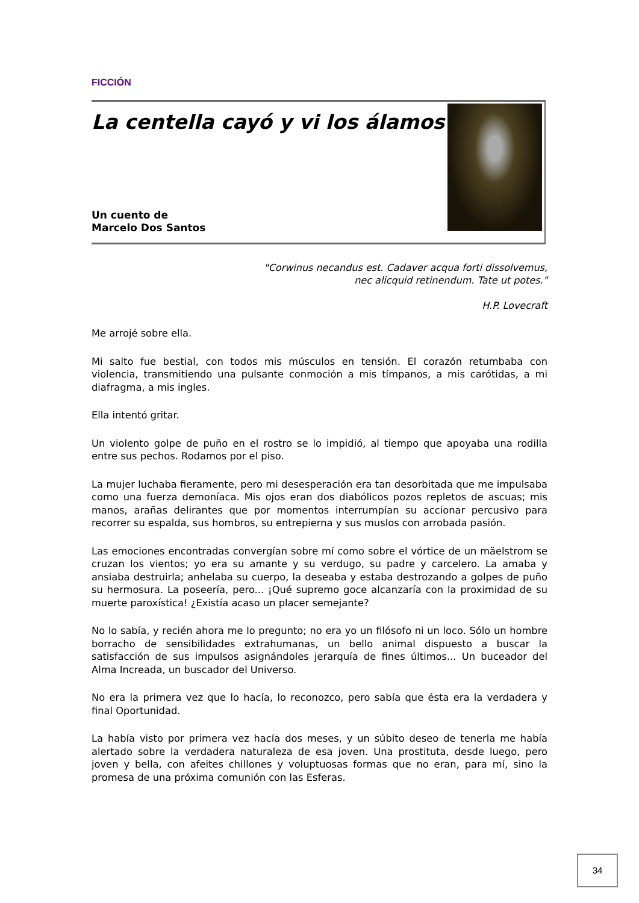FICCIÓN
La centella cayó y vi los álamos
Un cuento de
Marcelo Dos Santos
"Corwinus necandus est. Cadaver acqua forti dissolvemus,
nec alicquid retinendum. Tate ut potes."
H.P. Lovecraft
Me arrojé sobre ella.
Mi salto fue bestial, con todos mis músculos en tensión. El corazón retumbaba con violencia, transmitiendo una pulsante conmoción a mis tímpanos, a mis carótidas, a mi diafragma, a mis ingles.
Ella intentó gritar.
Un violento golpe de puño en el rostro se lo impidió, al tiempo que apoyaba una rodilla entre sus pechos. Rodamos por el piso.
La mujer luchaba fieramente, pero mi desesperación era tan desorbitada que me impulsaba como una fuerza demoníaca. Mis ojos eran dos diabólicos pozos repletos de ascuas; mis manos, arañas delirantes que por momentos interrumpían su accionar percusivo para recorrer su espalda, sus hombros, su entrepierna y sus muslos con arrobada pasión.
Las emociones encontradas convergían sobre mí como sobre el vórtice de un mäelstrom se cruzan los vientos; yo era su amante y su verdugo, su padre y carcelero. La amaba y ansiaba destruirla; anhelaba su cuerpo, la deseaba y estaba destrozando a golpes de puño su hermosura. La poseería, pero... ¡Qué supremo goce alcanzaría con la proximidad de su muerte paroxística! ¿Existía acaso un placer semejante?
No lo sabía, y recién ahora me lo pregunto; no era yo un filósofo ni un loco. Sólo un hombre borracho de sensibilidades extrahumanas, un bello animal dispuesto a buscar la satisfacción de sus impulsos asignándoles jerarquía de fines últimos... Un buceador del Alma Increada, un buscador del Universo.
No era la primera vez que lo hacía, lo reconozco, pero sabía que ésta era la verdadera y final Oportunidad.
La había visto por primera vez hacía dos meses, y un súbito deseo de tenerla me había alertado sobre la verdadera naturaleza de esa joven. Una prostituta, desde luego, pero joven y bella, con afeites chillones y voluptuosas formas que no eran, para mí, sino la promesa de una próxima comunión con las Esferas.
34